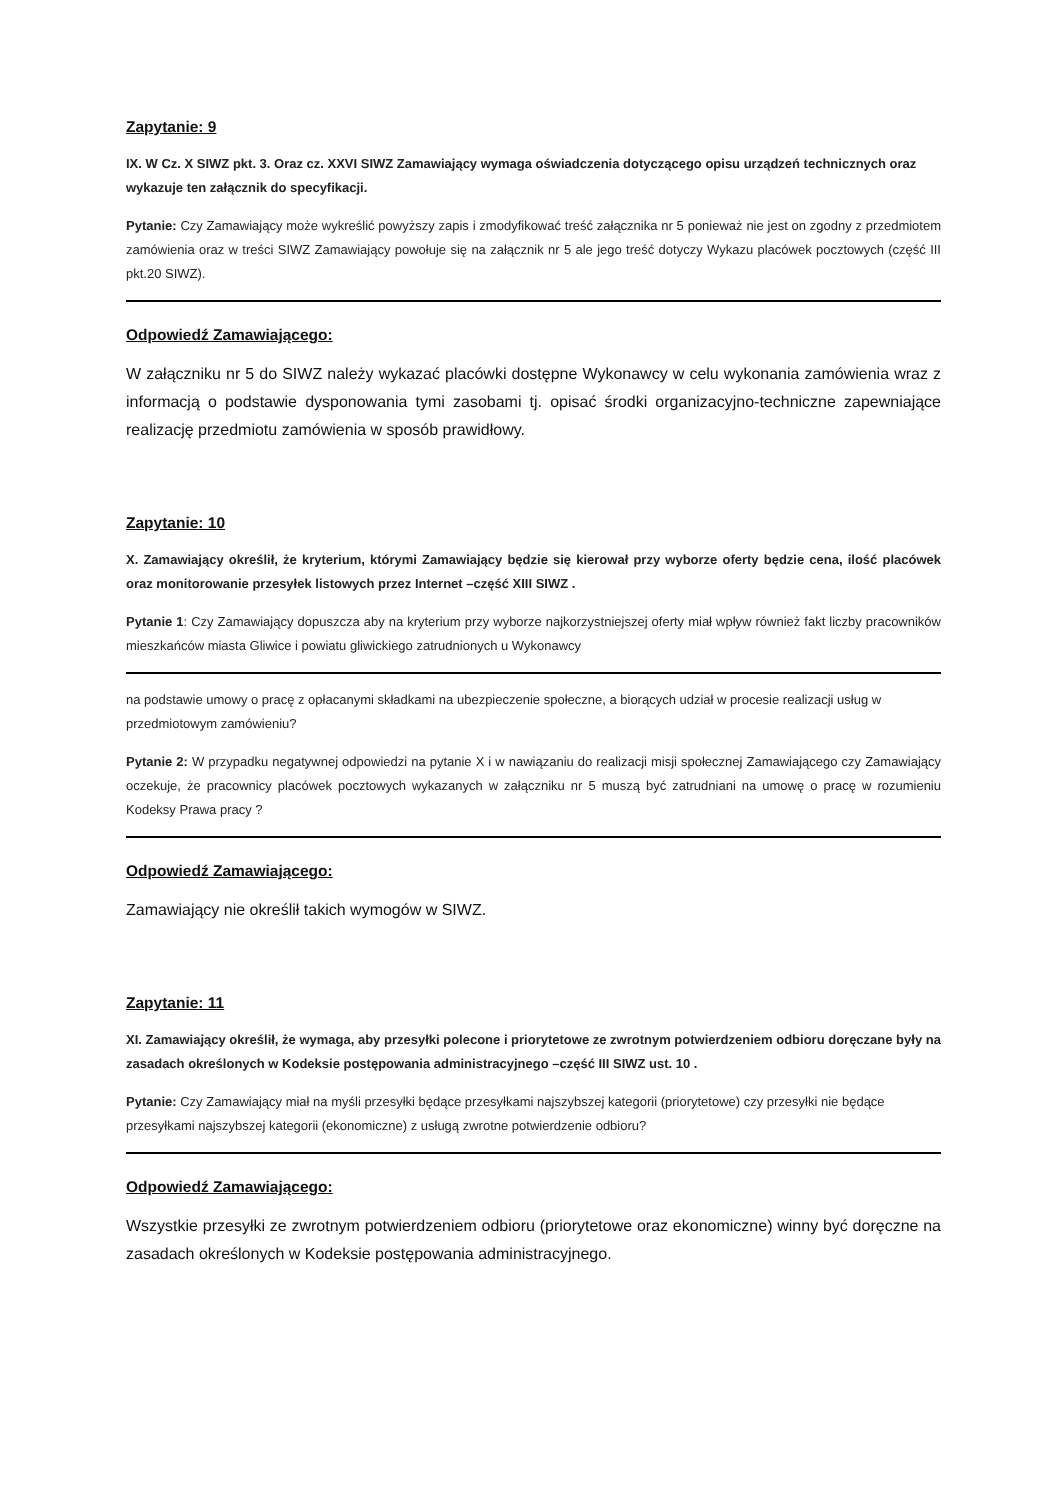Zapytanie: 9
IX. W Cz. X SIWZ pkt. 3. Oraz cz. XXVI SIWZ Zamawiający wymaga oświadczenia dotyczącego opisu urządzeń technicznych oraz wykazuje ten załącznik do specyfikacji.
Pytanie: Czy Zamawiający może wykreślić powyższy zapis i zmodyfikować treść załącznika nr 5 ponieważ nie jest on zgodny z przedmiotem zamówienia oraz w treści SIWZ Zamawiający powołuje się na załącznik nr 5 ale jego treść dotyczy Wykazu placówek pocztowych (część III pkt.20 SIWZ).
Odpowiedź Zamawiającego:
W załączniku nr 5 do SIWZ należy wykazać placówki dostępne Wykonawcy w celu wykonania zamówienia wraz z informacją o podstawie dysponowania tymi zasobami tj. opisać środki organizacyjno-techniczne zapewniające realizację przedmiotu zamówienia w sposób prawidłowy.
Zapytanie: 10
X. Zamawiający określił, że kryterium, którymi Zamawiający będzie się kierował przy wyborze oferty będzie cena, ilość placówek oraz monitorowanie przesyłek listowych przez Internet –część XIII SIWZ .
Pytanie 1: Czy Zamawiający dopuszcza aby na kryterium przy wyborze najkorzystniejszej oferty miał wpływ również fakt liczby pracowników mieszkańców miasta Gliwice i powiatu gliwickiego zatrudnionych u Wykonawcy
na podstawie umowy o pracę z opłacanymi składkami na ubezpieczenie społeczne, a biorących udział w procesie realizacji usług w przedmiotowym zamówieniu?
Pytanie 2: W przypadku negatywnej odpowiedzi na pytanie X i w nawiązaniu do realizacji misji społecznej Zamawiającego czy Zamawiający oczekuje, że pracownicy placówek pocztowych wykazanych w załączniku nr 5 muszą być zatrudniani na umowę o pracę w rozumieniu Kodeksy Prawa pracy ?
Odpowiedź Zamawiającego:
Zamawiający nie określił takich wymogów w SIWZ.
Zapytanie: 11
XI. Zamawiający określił, że wymaga, aby przesyłki polecone i priorytetowe ze zwrotnym potwierdzeniem odbioru doręczane były na zasadach określonych w Kodeksie postępowania administracyjnego –część III SIWZ ust. 10 .
Pytanie: Czy Zamawiający miał na myśli przesyłki będące przesyłkami najszybszej kategorii (priorytetowe) czy przesyłki nie będące przesyłkami najszybszej kategorii (ekonomiczne) z usługą zwrotne potwierdzenie odbioru?
Odpowiedź Zamawiającego:
Wszystkie przesyłki ze zwrotnym potwierdzeniem odbioru (priorytetowe oraz ekonomiczne) winny być doręczne na zasadach określonych w Kodeksie postępowania administracyjnego.